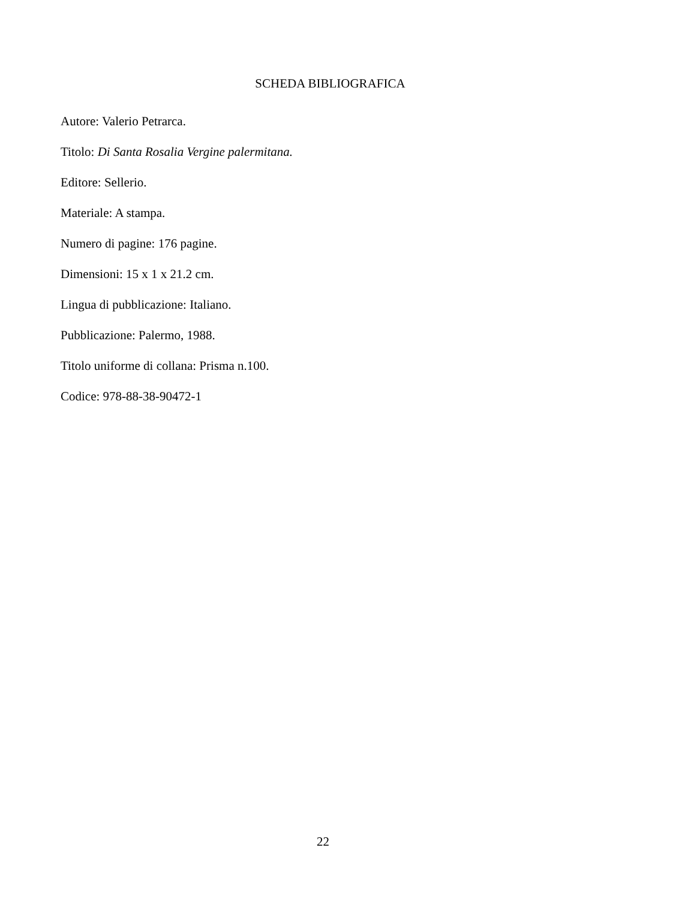SCHEDA BIBLIOGRAFICA
Autore: Valerio Petrarca.
Titolo: Di Santa Rosalia Vergine palermitana.
Editore: Sellerio.
Materiale: A stampa.
Numero di pagine: 176 pagine.
Dimensioni: 15 x 1 x 21.2 cm.
Lingua di pubblicazione: Italiano.
Pubblicazione: Palermo, 1988.
Titolo uniforme di collana: Prisma n.100.
Codice: 978-88-38-90472-1
22